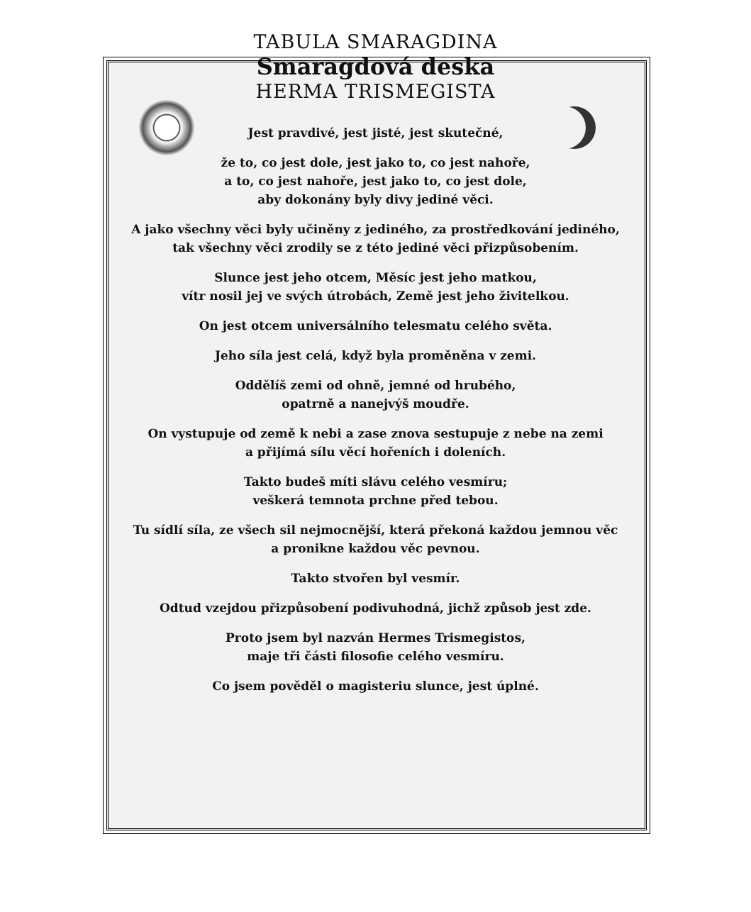TABULA SMARAGDINA
Smaragdová deska
HERMA TRISMEGISTA
Jest pravdivé, jest jisté, jest skutečné,
že to, co jest dole, jest jako to, co jest nahoře,
a to, co jest nahoře, jest jako to, co jest dole,
aby dokonány byly divy jediné věci.
A jako všechny věci byly učiněny z jediného, za prostředkování jediného,
tak všechny věci zrodily se z této jediné věci přizpůsobením.
Slunce jest jeho otcem, Měsíc jest jeho matkou,
vítr nosil jej ve svých útrobách, Země jest jeho živitelkou.
On jest otcem universálního telesmatu celého světa.
Jeho síla jest celá, když byla proměněna v zemi.
Oddělíš zemi od ohně, jemné od hrubého,
opatrně a nanejvýš moudře.
On vystupuje od země k nebi a zase znova sestupuje z nebe na zemi
a přijímá sílu věcí hořeních i doleních.
Takto budeš míti slávu celého vesmíru;
veškerá temnota prchne před tebou.
Tu sídlí síla, ze všech sil nejmocnější, která překoná každou jemnou věc
a pronikne každou věc pevnou.
Takto stvořen byl vesmír.
Odtud vzejdou přizpůsobení podivuhodná, jichž způsob jest zde.
Proto jsem byl nazván Hermes Trismegistos,
maje tři části filosofie celého vesmíru.
Co jsem pověděl o magisteriu slunce, jest úplné.